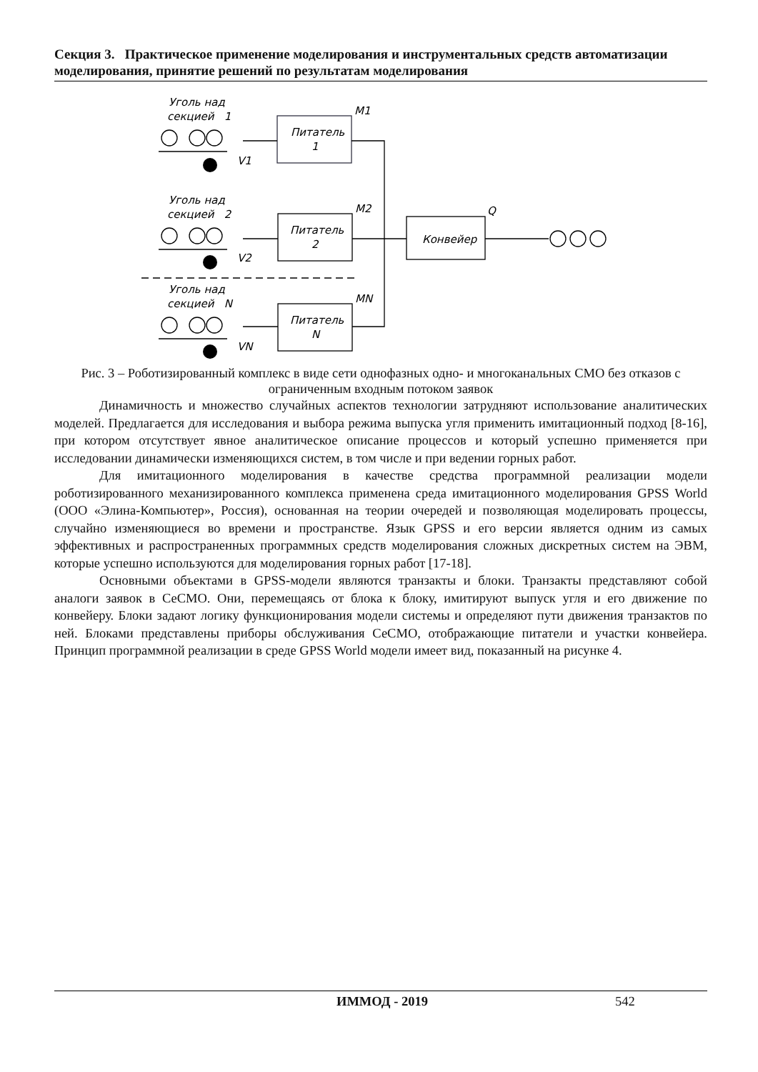Секция 3. Практическое применение моделирования и инструментальных средств автоматизации моделирования, принятие решений по результатам моделирования
Уголь над
секцией 1
Уголь над
секцией 2
Уголь над
секцией N
V1
V2
VN
M1
M2
MN
Q
Питатель
1
Питатель
2
Питатель
N
Конвейер
Рис. 3 – Роботизированный комплекс в виде сети однофазных одно- и многоканальных СМО без отказов с ограниченным входным потоком заявок
Динамичность и множество случайных аспектов технологии затрудняют использование аналитических моделей. Предлагается для исследования и выбора режима выпуска угля применить имитационный подход [8-16], при котором отсутствует явное аналитическое описание процессов и который успешно применяется при исследовании динамически изменяющихся систем, в том числе и при ведении горных работ.
Для имитационного моделирования в качестве средства программной реализации модели роботизированного механизированного комплекса применена среда имитационного моделирования GPSS World (ООО «Элина-Компьютер», Россия), основанная на теории очередей и позволяющая моделировать процессы, случайно изменяющиеся во времени и пространстве. Язык GPSS и его версии является одним из самых эффективных и распространенных программных средств моделирования сложных дискретных систем на ЭВМ, которые успешно используются для моделирования горных работ [17-18].
Основными объектами в GPSS-модели являются транзакты и блоки. Транзакты представляют собой аналоги заявок в СеСМО. Они, перемещаясь от блока к блоку, имитируют выпуск угля и его движение по конвейеру. Блоки задают логику функционирования модели системы и определяют пути движения транзактов по ней. Блоками представлены приборы обслуживания СеСМО, отображающие питатели и участки конвейера. Принцип программной реализации в среде GPSS World модели имеет вид, показанный на рисунке 4.
ИММОД - 2019 542